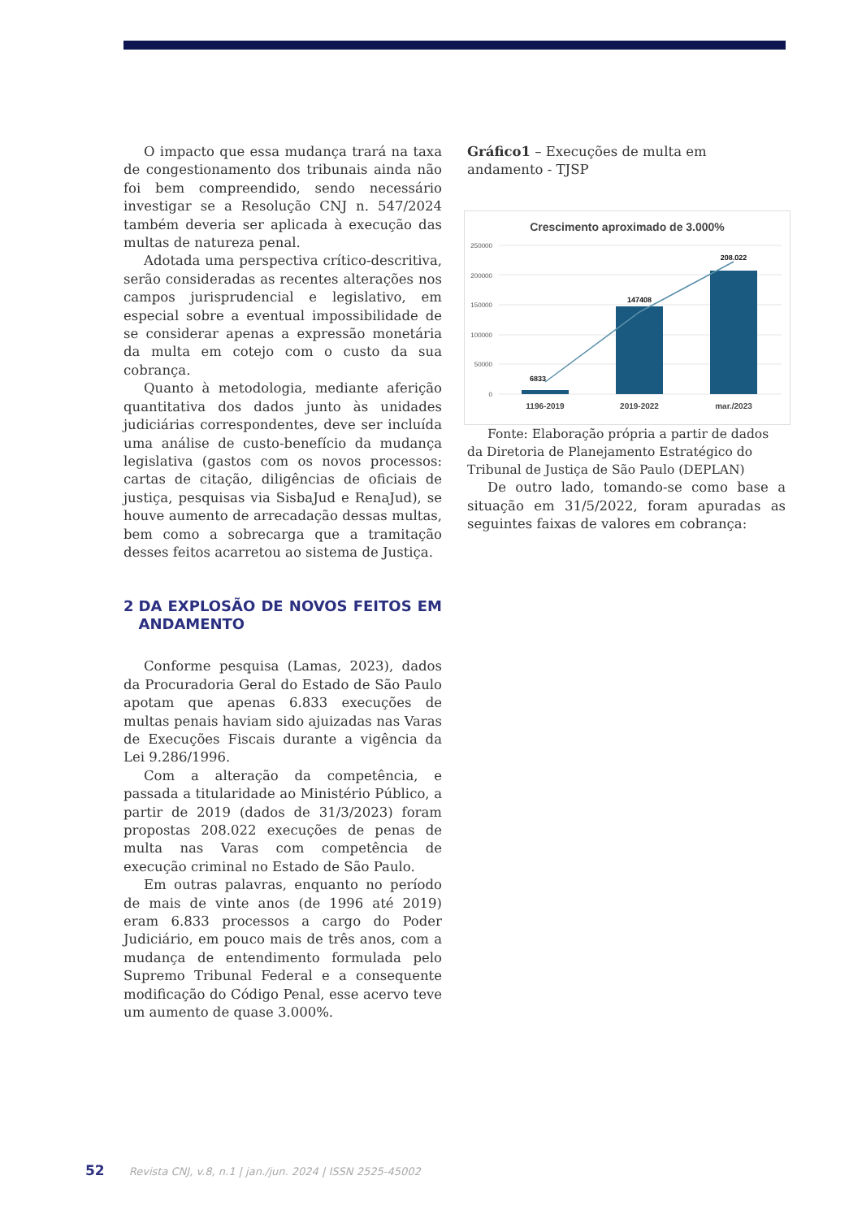O impacto que essa mudança trará na taxa de congestionamento dos tribunais ainda não foi bem compreendido, sendo necessário investigar se a Resolução CNJ n. 547/2024 também deveria ser aplicada à execução das multas de natureza penal.
Adotada uma perspectiva crítico-descritiva, serão consideradas as recentes alterações nos campos jurisprudencial e legislativo, em especial sobre a eventual impossibilidade de se considerar apenas a expressão monetária da multa em cotejo com o custo da sua cobrança.
Quanto à metodologia, mediante aferição quantitativa dos dados junto às unidades judiciárias correspondentes, deve ser incluída uma análise de custo-benefício da mudança legislativa (gastos com os novos processos: cartas de citação, diligências de oficiais de justiça, pesquisas via SisbaJud e RenaJud), se houve aumento de arrecadação dessas multas, bem como a sobrecarga que a tramitação desses feitos acarretou ao sistema de Justiça.
2 DA EXPLOSÃO DE NOVOS FEITOS EM ANDAMENTO
Conforme pesquisa (Lamas, 2023), dados da Procuradoria Geral do Estado de São Paulo apotam que apenas 6.833 execuções de multas penais haviam sido ajuizadas nas Varas de Execuções Fiscais durante a vigência da Lei 9.286/1996.
Com a alteração da competência, e passada a titularidade ao Ministério Público, a partir de 2019 (dados de 31/3/2023) foram propostas 208.022 execuções de penas de multa nas Varas com competência de execução criminal no Estado de São Paulo.
Em outras palavras, enquanto no período de mais de vinte anos (de 1996 até 2019) eram 6.833 processos a cargo do Poder Judiciário, em pouco mais de três anos, com a mudança de entendimento formulada pelo Supremo Tribunal Federal e a consequente modificação do Código Penal, esse acervo teve um aumento de quase 3.000%.
Gráfico1 – Execuções de multa em andamento - TJSP
Crescimento aproximado de 3.000%
250000
200000
150000
100000
50000
0
6833
147408
208.022
1196-2019
2019-2022
mar./2023
Fonte: Elaboração própria a partir de dados da Diretoria de Planejamento Estratégico do Tribunal de Justiça de São Paulo (DEPLAN)
De outro lado, tomando-se como base a situação em 31/5/2022, foram apuradas as seguintes faixas de valores em cobrança:
52 Revista CNJ, v.8, n.1 | jan./jun. 2024 | ISSN 2525-45002